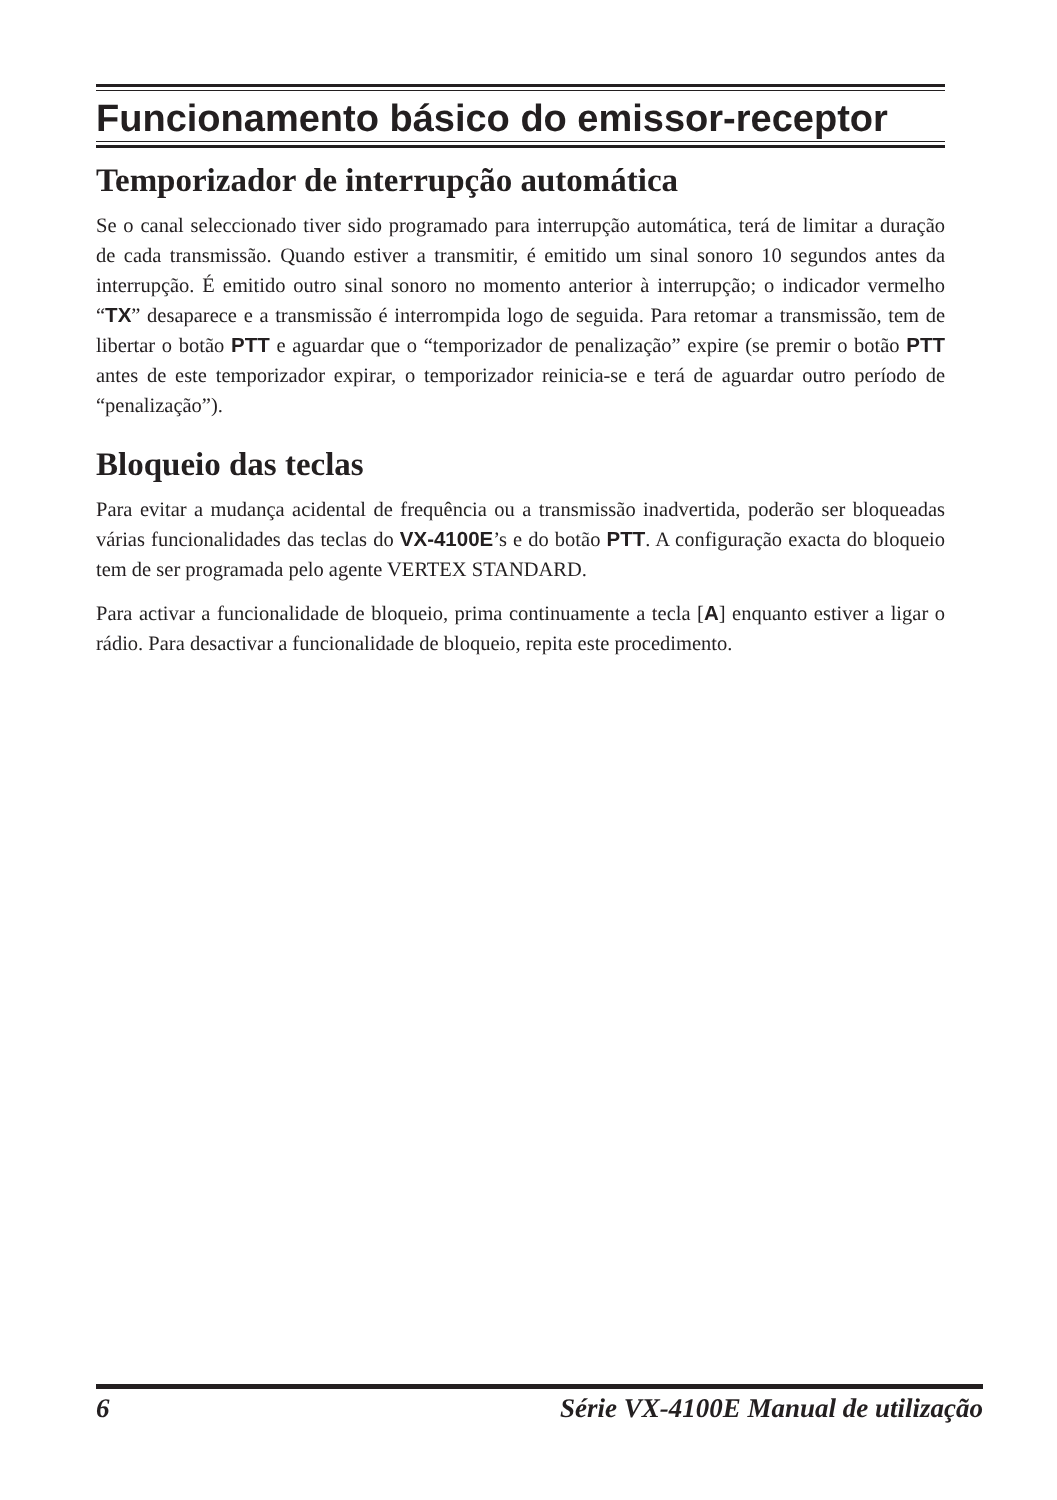Funcionamento básico do emissor-receptor
Temporizador de interrupção automática
Se o canal seleccionado tiver sido programado para interrupção automática, terá de limitar a duração de cada transmissão. Quando estiver a transmitir, é emitido um sinal sonoro 10 segundos antes da interrupção. É emitido outro sinal sonoro no momento anterior à interrupção; o indicador vermelho “TX” desaparece e a transmissão é interrompida logo de seguida. Para retomar a transmissão, tem de libertar o botão PTT e aguardar que o “temporizador de penalização” expire (se premir o botão PTT antes de este temporizador expirar, o temporizador reinicia-se e terá de aguardar outro período de “penalização”).
Bloqueio das teclas
Para evitar a mudança acidental de frequência ou a transmissão inadvertida, poderão ser bloqueadas várias funcionalidades das teclas do VX-4100E’s e do botão PTT. A configuração exacta do bloqueio tem de ser programada pelo agente VERTEX STANDARD.
Para activar a funcionalidade de bloqueio, prima continuamente a tecla [A] enquanto estiver a ligar o rádio. Para desactivar a funcionalidade de bloqueio, repita este procedimento.
6 Série VX-4100E Manual de utilização